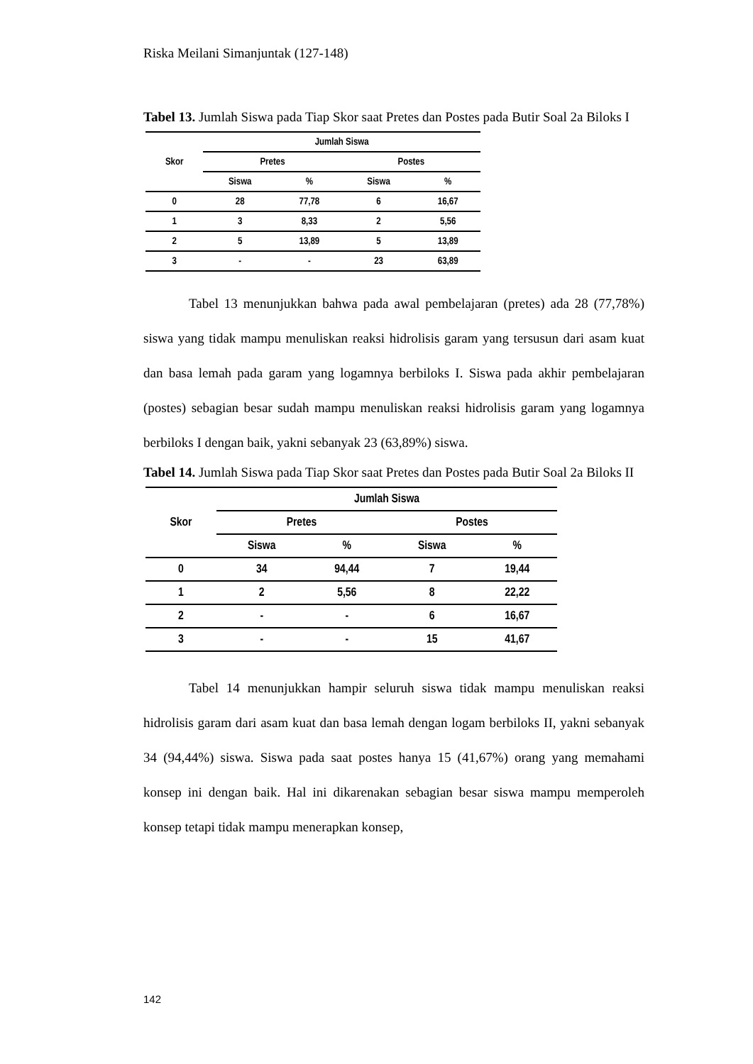Riska Meilani Simanjuntak (127-148)
Tabel 13. Jumlah Siswa pada Tiap Skor saat Pretes dan Postes pada Butir Soal 2a Biloks I
| Skor | Jumlah Siswa | | | |
| --- | --- | --- | --- | --- |
| | Pretes | | Postes | |
| | Siswa | % | Siswa | % |
| 0 | 28 | 77,78 | 6 | 16,67 |
| 1 | 3 | 8,33 | 2 | 5,56 |
| 2 | 5 | 13,89 | 5 | 13,89 |
| 3 | - | - | 23 | 63,89 |
Tabel 13 menunjukkan bahwa pada awal pembelajaran (pretes) ada 28 (77,78%) siswa yang tidak mampu menuliskan reaksi hidrolisis garam yang tersusun dari asam kuat dan basa lemah pada garam yang logamnya berbiloks I. Siswa pada akhir pembelajaran (postes) sebagian besar sudah mampu menuliskan reaksi hidrolisis garam yang logamnya berbiloks I dengan baik, yakni sebanyak 23 (63,89%) siswa.
Tabel 14. Jumlah Siswa pada Tiap Skor saat Pretes dan Postes pada Butir Soal 2a Biloks II
| Skor | Jumlah Siswa | | | |
| --- | --- | --- | --- | --- |
| | Pretes | | Postes | |
| | Siswa | % | Siswa | % |
| 0 | 34 | 94,44 | 7 | 19,44 |
| 1 | 2 | 5,56 | 8 | 22,22 |
| 2 | - | - | 6 | 16,67 |
| 3 | - | - | 15 | 41,67 |
Tabel 14 menunjukkan hampir seluruh siswa tidak mampu menuliskan reaksi hidrolisis garam dari asam kuat dan basa lemah dengan logam berbiloks II, yakni sebanyak 34 (94,44%) siswa. Siswa pada saat postes hanya 15 (41,67%) orang yang memahami konsep ini dengan baik. Hal ini dikarenakan sebagian besar siswa mampu memperoleh konsep tetapi tidak mampu menerapkan konsep,
142